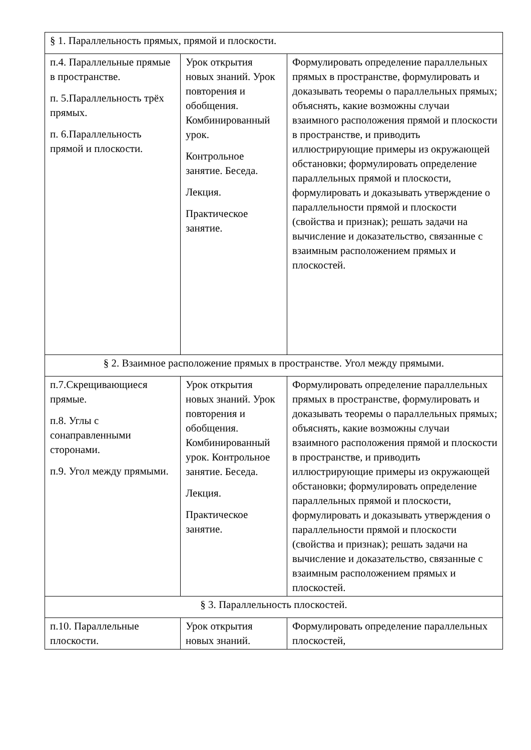| § 1. Параллельность прямых, прямой и плоскости. | | |
| п.4. Параллельные прямые в пространстве. п. 5.Параллельность трёх прямых. п. 6.Параллельность прямой и плоскости. | Урок открытия новых знаний. Урок повторения и обобщения. Комбинированный урок. Контрольное занятие. Беседа. Лекция. Практическое занятие. | Формулировать определение параллельных прямых в пространстве, формулировать и доказывать теоремы о параллельных прямых; объяснять, какие возможны случаи взаимного расположения прямой и плоскости в пространстве, и приводить иллюстрирующие примеры из окружающей обстановки; формулировать определение параллельных прямой и плоскости, формулировать и доказывать утверждение о параллельности прямой и плоскости (свойства и признак); решать задачи на вычисление и доказательство, связанные с взаимным расположением прямых и плоскостей. |
| § 2. Взаимное расположение прямых в пространстве. Угол между прямыми. | | |
| п.7.Скрещивающиеся прямые. п.8. Углы с сонаправленными сторонами. п.9. Угол между прямыми. | Урок открытия новых знаний. Урок повторения и обобщения. Комбинированный урок. Контрольное занятие. Беседа. Лекция. Практическое занятие. | Формулировать определение параллельных прямых в пространстве, формулировать и доказывать теоремы о параллельных прямых; объяснять, какие возможны случаи взаимного расположения прямой и плоскости в пространстве, и приводить иллюстрирующие примеры из окружающей обстановки; формулировать определение параллельных прямой и плоскости, формулировать и доказывать утверждения о параллельности прямой и плоскости (свойства и признак); решать задачи на вычисление и доказательство, связанные с взаимным расположением прямых и плоскостей. |
| § 3. Параллельность плоскостей. | | |
| п.10. Параллельные плоскости. | Урок открытия новых знаний. | Формулировать определение параллельных плоскостей, |